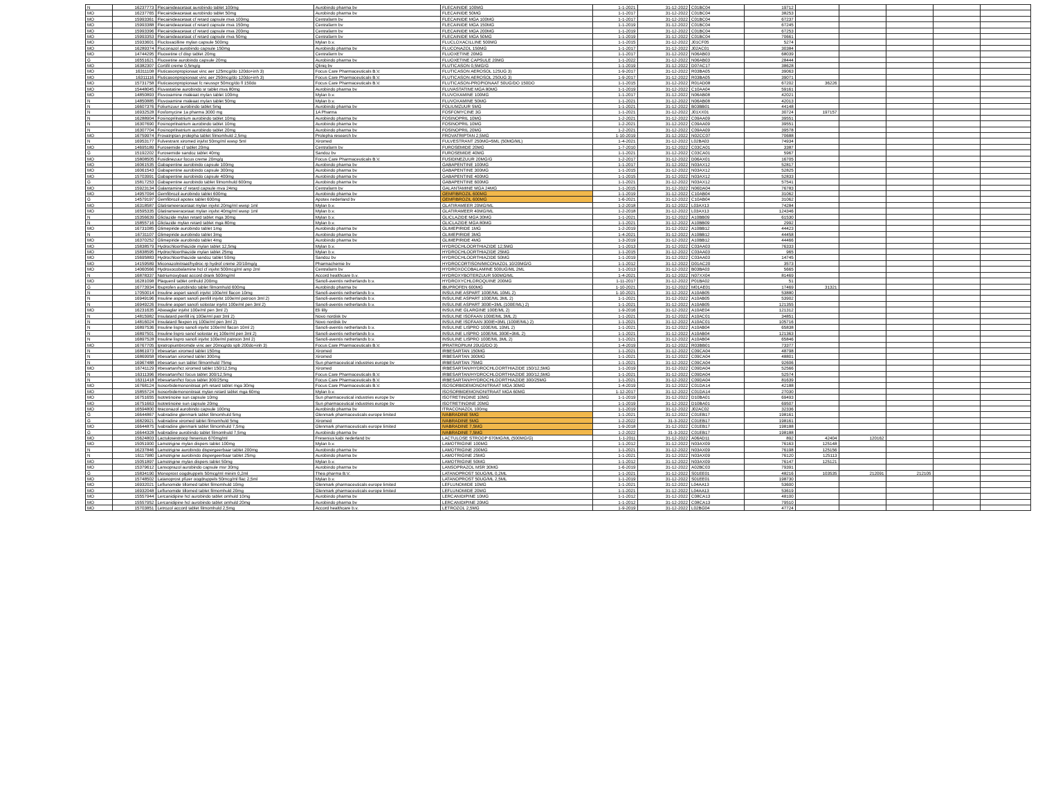| N | 16237773 | Flecainideacetaat aurobindo tablet 100mg | Aurobindo pharma bv | FLECAINIDE 100MG | 1-1-2021 | 31-12-2022 | C01BC04 | 19712 | | | | | |
| MO | 16237765 | Flecainideacetaat aurobindo tablet 50mg | Aurobindo pharma bv | FLECAINIDE 50MG | 1-1-2017 | 31-12-2022 | C01BC04 | 38253 | | | | | |
| MO | 15993361 | Flecainideacetaat cf retard capsule mva 100mg | Centrafarm bv | FLECAINIDE MGA 100MG | 1-1-2017 | 31-12-2022 | C01BC04 | 67237 | | | | | |
| MO | 15993388 | Flecainideacetaat cf retard capsule mva 150mg | Centrafarm bv | FLECAINIDE MGA 150MG | 1-1-2019 | 31-12-2022 | C01BC04 | 67245 | | | | | |
| MO | 15993396 | Flecainideacetaat cf retard capsule mva 200mg | Centrafarm bv | FLECAINIDE MGA 200MG | 1-1-2019 | 31-12-2022 | C01BC04 | 67253 | | | | | |
| MO | 15993353 | Flecainideacetaat cf retard capsule mva 50mg | Centrafarm bv | FLECAINIDE MGA 50MG | 1-1-2019 | 31-12-2022 | C01BC04 | 70661 | | | | | |
| MO | 15933601 | Flucloxacilline mylan capsule 500mg | Mylan b.v. | FLUCLOXACILLINE 500MG | 1-1-2015 | 31-12-2022 | J01CF05 | 5274 | | | | | |
| MO | 16289374 | Fluconazol aurobindo capsule 150mg | Aurobindo pharma bv | FLUCONAZOL 150MG | 1-1-2017 | 31-12-2022 | J02AC01 | 30384 | | | | | |
| MO | 14744295 | Fluoxetine cf disp tablet 20mg | Centrafarm bv | FLUOXETINE 20MG | 1-1-2017 | 31-12-2022 | N06AB03 | 68039 | | | | | |
| G | 16551621 | Fluoxetine aurobindo capsule 20mg | Aurobindo pharma bv | FLUOXETINE CAPSULE 20MG | 1-1-2022 | 31-12-2022 | N06AB03 | 28444 | | | | | |
| MO | 16382307 | Cortifil creme 0,5mg/g | Qliniq bv | FLUTICASON 0,5MG/G | 1-1-2019 | 31-12-2022 | D07AC17 | 38628 | | | | | |
| MO | 16311108 | Fluticasonpropionaat vinc aer 125mcg/do 120do+inh 3) | Focus Care Pharmaceuticals B.V. | FLUTICASON AEROSOL 125UG 3) | 1-9-2017 | 31-12-2022 | R03BA05 | 39063 | | | | | |
| MO | 16311116 | Fluticasonpropionaat vinc aer 250mcg/do 120do+inh 3) | Focus Care Pharmaceuticals B.V. | FLUTICASON AEROSOL 250UG 3) | 1-9-2017 | 31-12-2022 | R03BA05 | 39071 | | | | | |
| MO | 15731758 | Fluticasonpropionaat fc neusspr 50mcg/do fl 150do | Focus Care Pharmaceuticals B.V. | FLUTICASON-PROPIONAAT 50UG/DO 150DO | 1-1-2015 | 31-12-2022 | R01AD08 | 67202 | 36226 | | | | |
| MO | 15448045 | Fluvastatine aurobindo sr tablet mva 80mg | Aurobindo pharma bv | FLUVASTATINE MGA 80MG | 1-1-2019 | 31-12-2022 | C10AA04 | 59161 | | | | | |
| MO | 14850893 | Fluvoxamine maleaat mylan tablet 100mg | Mylan b.v. | FLUVOXAMINE 100MG | 1-1-2017 | 31-12-2022 | N06AB08 | 42021 | | | | | |
| N | 14850885 | Fluvoxamine maleaat mylan tablet 50mg | Mylan b.v. | FLUVOXAMINE 50MG | 1-1-2021 | 31-12-2022 | N06AB08 | 42013 | | | | | |
| N | 16607376 | Foliumzuur aurobindo tablet 5mg | Aurobindo pharma bv | FOLIUMZUUR 5MG | 1-1-2021 | 31-12-2022 | B03BB01 | 44148 | | | | | |
| N | 16932528 | Fosfomycine 1a pharma 3000 mg | 1A Pharma | FOSFOMYCINE 3G | 1-1-2021 | 31-12-2022 | J01XX01 | 30724 | 197157 | | | | |
| N | 16288904 | Fosinoprilnatrium aurobindo tablet 10mg | Aurobindo pharma bv | FOSINOPRIL 10MG | 1-2-2021 | 31-12-2022 | C09AA09 | 39551 | | | | | |
| N | 16307690 | Fosinoprilnatrium aurobindo tablet 10mg | Aurobindo pharma bv | FOSINOPRIL 10MG | 1-2-2021 | 31-12-2022 | C09AA09 | 39551 | | | | | |
| N | 16307704 | Fosinoprilnatrium aurobindo tablet 20mg | Aurobindo pharma bv | FOSINOPRIL 20MG | 1-2-2021 | 31-12-2022 | C09AA09 | 39578 | | | | | |
| MO | 16759974 | Frovatriptan prolepha tablet filmomhuld 2,5mg | Prolepha research bv | FROVATRIPTAN 2,5MG | 1-10-2019 | 31-12-2022 | N02CC07 | 70688 | | | | | |
| N | 16953177 | Fulvestrant xiromed injvlst 50mg/ml wwsp 5ml | Xiromed | FULVESTRANT 250MG=5ML (50MG/ML) | 1-4-2021 | 31-12-2022 | L02BA03 | 74934 | | | | | |
| MO | 14695189 | Furosemide cf tablet 20mg | Centrafarm bv | FUROSEMIDE 20MG | 1-7-2010 | 31-12-2022 | C03CA01 | 3387 | | | | | |
| G | 15192202 | Furosemide sandoz tablet 40mg | Sandoz bv | FUROSEMIDE 40MG | 1-1-2021 | 31-12-2022 | C03CA01 | 5967 | | | | | |
| MO | 15808505 | Fusidinezuur focus creme 20mg/g | Focus Care Pharmaceuticals B.V. | FUSIDINEZUUR 20MG/G | 1-2-2017 | 31-12-2022 | D06AX01 | 16705 | | | | | |
| MO | 16061535 | Gabapentine aurobindo capsule 100mg | Aurobindo pharma bv | GABAPENTINE 100MG | 1-1-2017 | 31-12-2022 | N03AX12 | 52817 | | | | | |
| MO | 16061543 | Gabapentine aurobindo capsule 300mg | Aurobindo pharma bv | GABAPENTINE 300MG | 1-1-2015 | 31-12-2022 | N03AX12 | 52825 | | | | | |
| MO | 15703991 | Gabapentine aurobindo capsule 400mg | Aurobindo pharma bv | GABAPENTINE 400MG | 1-1-2015 | 31-12-2022 | N03AX12 | 52833 | | | | | |
| G | 15817253 | Gabapentine aurobindo tablet filmomhuld 600mg | Aurobindo pharma bv | GABAPENTINE 600MG | 1-1-2021 | 31-12-2022 | N03AX12 | 57541 | | | | | |
| MO | 15923134 | Galantamine cf retard capsule mva 24mg | Centrafarm bv | GALANTAMINE MGA 24MG | 1-1-2015 | 31-12-2022 | N06DA04 | 76783 | | | | | |
| MO | 14957094 | Gemfibrozil aurobindo tablet 600mg | Aurobindo pharma bv | GEMFIBROZIL 600MG | 1-1-2019 | 31-12-2022 | C10AB04 | 31062 | | | | | |
| G | 14579197 | Gemfibrozil apotex tablet 600mg | Apotex nederland bv | GEMFIBROZIL 600MG | 1-6-2021 | 31-12-2022 | C10AB04 | 31062 | | | | | |
| MO | 16318587 | Glatirameeracetaat mylan injvlst 20mg/ml wwsp 1ml | Mylan b.v. | GLATIRAMEER 20MG/ML | 1-2-2018 | 31-12-2022 | L03AX13 | 74284 | | | | | |
| MO | 16595335 | Glatirameeracetaat mylan injvlst 40mg/ml wwsp 1ml | Mylan b.v. | GLATIRAMEER 40MG/ML | 1-2-2018 | 31-12-2022 | L03AX13 | 124346 | | | | | |
| N | 15356639 | Gliclazide mylan retard tablet mga 30mg | Mylan b.v. | GLICLAZIDE MGA 30MG | 1-1-2021 | 31-12-2022 | A10BB09 | 61530 | | | | | |
| N | 15855716 | Gliclazide mylan retard tablet mga 80mg | Mylan b.v. | GLICLAZIDE MGA 80MG | 1-1-2021 | 31-12-2022 | A10BB09 | 2992 | | | | | |
| MO | 16731085 | Glimepiride aurobindo tablet 1mg | Aurobindo pharma bv | GLIMEPIRIDE 1MG | 1-2-2019 | 31-12-2022 | A10BB12 | 44423 | | | | | |
| N | 16731107 | Glimepiride aurobindo tablet 3mg | Aurobindo pharma bv | GLIMEPIRIDE 3MG | 1-4-2021 | 31-12-2022 | A10BB12 | 44458 | | | | | |
| MO | 16370252 | Glimepiride aurobindo tablet 4mg | Aurobindo pharma bv | GLIMEPIRIDE 4MG | 1-3-2019 | 31-12-2022 | A10BB12 | 44466 | | | | | |
| MO | 15838579 | Hydrochloorthiazide mylan tablet 12,5mg | Mylan b.v. | HYDROCHLOORTHIAZIDE 12,5MG | 1-1-2013 | 31-12-2022 | C03AA03 | 76333 | | | | | |
| MO | 15838595 | Hydrochloorthiazide mylan tablet 25mg | Mylan b.v. | HYDROCHLOORTHIAZIDE 25MG | 1-1-2015 | 31-12-2022 | C03AA03 | 965 | | | | | |
| MO | 15695883 | Hydrochloorthiazide sandoz tablet 50mg | Sandoz bv | HYDROCHLOORTHIAZIDE 50MG | 1-1-2019 | 31-12-2022 | C03AA03 | 14745 | | | | | |
| MO | 14159589 | Miconazolnitraat/hydroc rp hydrof creme 20/10mg/g | Pharmachemie bv | HYDROCORTISON/MICONAZOL 10/20MG/G | 1-1-2012 | 31-12-2022 | D01AC20 | 3573 | | | | | |
| MO | 14060566 | Hydroxocobalamine hcl cf injvlst 500mcg/ml amp 2ml | Centrafarm bv | HYDROXOCOBALAMINE 500UG/ML 2ML | 1-1-2013 | 31-12-2022 | B03BA03 | 5665 | | | | | |
| N | 16878337 | Natriumoxybaat accord drank 500mg/ml | Accord healthcare b.v. | HYDROXYBOTERZUUR 500MG/ML | 1-4-2021 | 31-12-2022 | N07XX04 | 81469 | | | | | |
| MO | 16281098 | Plaquenil tablet omhuld 200mg | Sanofi-aventis netherlands b.v. | HYDROXYCHLOROQUINE 200MG | 1-11-2017 | 31-12-2022 | P01BA02 | 51 | | | | | |
| G | 16773934 | Ibuprofen aurobindo tablet filmomhuld 600mg | Aurobindo pharma bv | IBUPROFEN 600MG | 1-10-2021 | 31-12-2022 | M01AE01 | 17469 | 31321 | | | | |
| N | 17050014 | Insuline aspart sanofi injvlst 100e/ml flacon 10mg | Sanofi-aventis netherlands b.v. | INSULINE ASPART 100E/ML 10ML 2) | 1-10-2021 | 31-12-2022 | A10AB05 | 53880 | | | | | |
| N | 16949196 | Insuline aspart sanofi penfill injvlst 100e/ml patroon 3ml 2) | Sanofi-aventis netherlands b.v. | INSULINE ASPART 100E/ML 3ML 2) | 1-1-2021 | 31-12-2022 | A10AB05 | 53902 | | | | | |
| N | 16949226 | Insuline aspart sanofi solostar injvlst 100e/ml pen 3ml 2) | Sanofi-aventis netherlands b.v. | INSULINE ASPART 300E=3ML (100E/ML) 2) | 1-1-2021 | 31-12-2022 | A10AB05 | 121355 | | | | | |
| MO | 16231635 | Abasaglar injvlst 100e/ml pen 3ml 2) | Eli lilly | INSULINE GLARGINE 100E/ML 2) | 1-9-2016 | 31-12-2022 | A10AE04 | 121312 | | | | | |
| N | 14815982 | Insulatard penfill inj 100ie/ml patr 3ml 2) | Novo nordisk bv | INSULINE ISOFAAN 100IE/ML 3ML 2) | 1-1-2021 | 31-12-2022 | A10AC01 | 34851 | | | | | |
| N | 14816024 | Insulatard flexpen inj 100ie/ml pen 3ml 2) | Novo nordisk bv | INSULINE ISOFAAN 300IE=3ML (100IE/ML) 2) | 1-1-2021 | 31-12-2022 | A10AC01 | 105716 | | | | | |
| N | 16897536 | Insuline lispro sanofi injvlst 100e/ml flacon 10ml 2) | Sanofi-aventis netherlands b.v. | INSULINE LISPRO 100E/ML 10ML 2) | 1-1-2021 | 31-12-2022 | A10AB04 | 65838 | | | | | |
| N | 16897501 | Insuline lispro sanof solostar inj 100e/ml pen 3ml 2) | Sanofi-aventis netherlands b.v. | INSULINE LISPRO 100E/ML 300E=3ML 2) | 1-1-2021 | 31-12-2022 | A10AB04 | 121363 | | | | | |
| N | 16897528 | Insuline lispro sanofi injvlst 100e/ml patroon 3ml 2) | Sanofi-aventis netherlands b.v. | INSULINE LISPRO 100E/ML 3ML 2) | 1-1-2021 | 31-12-2022 | A10AB04 | 65846 | | | | | |
| MO | 16767705 | Ipratropiumbromide vinc aer 20mcg/do spb 200do+inh 3) | Focus Care Pharmaceuticals B.V. | IPRATROPIUM 20UG/DO 3) | 1-4-2019 | 31-12-2022 | R03BB01 | 73377 | | | | | |
| N | 16861973 | Irbesartan xiromed tablet 150mg | Xiromed | IRBESARTAN 150MG | 1-1-2021 | 31-12-2022 | C09CA04 | 48798 | | | | | |
| N | 16869958 | Irbesartan xiromed tablet 300mg | Xiromed | IRBESARTAN 300MG | 1-1-2021 | 31-12-2022 | C09CA04 | 48801 | | | | | |
| N | 16967488 | Irbesartan sun tablet filmomhuld 75mg | Sun pharmaceutical industries europe bv | IRBESARTAN 75MG | 1-1-2021 | 31-12-2022 | C09CA04 | 92606 | | | | | |
| MO | 16741129 | Irbesartan/hct xiromed tablet 150/12,5mg | Xiromed | IRBESARTAN/HYDROCHLOORTHIAZIDE 150/12,5MG | 1-1-2019 | 31-12-2022 | C09DA04 | 52566 | | | | | |
| N | 16311396 | Irbesartan/hct focus tablet 300/12,5mg | Focus Care Pharmaceuticals B.V. | IRBESARTAN/HYDROCHLOORTHIAZIDE 300/12,5MG | 1-1-2021 | 31-12-2022 | C09DA04 | 52574 | | | | | |
| N | 16311418 | Irbesartan/hct focus tablet 300/25mg | Focus Care Pharmaceuticals B.V. | IRBESARTAN/HYDROCHLOORTHIAZIDE 300/25MG | 1-1-2021 | 31-12-2022 | C09DA04 | 81639 | | | | | |
| MO | 16768124 | Isosorbidemononitraat prh retard tablet mga 30mg | Focus Care Pharmaceuticals B.V. | ISOSORBIDEMONONITRAAT MGA 30MG | 1-4-2019 | 31-12-2022 | C01DA14 | 42188 | | | | | |
| MO | 15855724 | Isosorbidemononitraat mylan retard tablet mga 60mg | Mylan b.v. | ISOSORBIDEMONONITRAAT MGA 60MG | 1-12-2017 | 31-12-2022 | C01DA14 | 27030 | | | | | |
| MO | 16751655 | Isotretinoine sun capsule 10mg | Sun pharmaceutical industries europe bv | ISOTRETINOINE 10MG | 1-1-2019 | 31-12-2022 | D10BA01 | 69493 | | | | | |
| MO | 16751663 | Isotretinoine sun capsule 20mg | Sun pharmaceutical industries europe bv | ISOTRETINOINE 20MG | 1-1-2019 | 31-12-2022 | D10BA01 | 69507 | | | | | |
| MO | 16594800 | Itraconazol aurobindo capsule 100mg | Aurobindo pharma bv | ITRACONAZOL 100mg | 1-1-2019 | 31-12-2022 | J02AC02 | 32336 | | | | | |
| G | 16644867 | Ivabradine glenmark tablet filmomhuld 5mg | Glenmark pharmaceuticals europe limited | IVABRADINE 5MG | 1-1-2021 | 31-12-2022 | C01EB17 | 198161 | | | | | |
| G | 16829921 | Ivabradine xiromed tablet filmomhuld 5mg | Xiromed | IVABRADINE 5MG | 1-2-2022 | 31-3-2022 | C01EB17 | 198161 | | | | | |
| MO | 16644875 | Ivabradine glenmark tablet filmomhuld 7,5mg | Glenmark pharmaceuticals europe limited | IVABRADINE 7,5MG | 1-9-2018 | 31-12-2022 | C01EB17 | 198188 | | | | | |
| G | 16644328 | Ivabradine aurobindo tablet filmomhuld 7,5mg | Aurobindo pharma bv | IVABRADINE 7,5MG | 1-2-2022 | 31-3-2022 | C01EB17 | 198188 | | | | | |
| MO | 15624803 | Lactulosestroop fresenius 670mg/ml | Fresenius kabi nederland bv | LACTULOSE STROOP 670MG/ML (500MG/G) | 1-1-2011 | 31-12-2022 | A06AD11 | 892 | 42404 | 120162 | | | |
| MO | 15051900 | Lamotrigine mylan dispers tablet 100mg | Mylan b.v. | LAMOTRIGINE 100MG | 1-1-2012 | 31-12-2022 | N03AX09 | 76163 | 125148 | | | | |
| N | 16237846 | Lamotrigine aurobindo dispergeerbaar tablet 200mg | Aurobindo pharma bv | LAMOTRIGINE 200MG | 1-1-2021 | 31-12-2022 | N03AX09 | 76198 | 125156 | | | | |
| N | 16117980 | Lamotrigine aurobindo dispergeerbaar tablet 25mg | Aurobindo pharma bv | LAMOTRIGINE 25MG | 1-1-2021 | 31-12-2022 | N03AX09 | 76120 | 125113 | | | | |
| MO | 15051897 | Lamotrigine mylan dispers tablet 50mg | Mylan b.v. | LAMOTRIGINE 50MG | 1-1-2012 | 31-12-2022 | N03AX09 | 76147 | 125121 | | | | |
| MO | 15379612 | Lansoprazol aurobindo capsule msr 30mg | Aurobindo pharma bv | LANSOPRAZOL MSR 30MG | 1-6-2019 | 31-12-2022 | A02BC03 | 79391 | | | | | |
| G | 15834190 | Monoprost oogdruppels 50mcg/ml minim 0,2ml | Thea pharma B.V. | LATANOPROST 50UG/ML 0,2ML | 1-1-2021 | 31-12-2022 | S01EE01 | 48216 | 103535 | 212091 | 212105 | | |
| MO | 15748502 | Latanoprost pfizer oogdruppels 50mcg/ml flac 2,5ml | Mylan b.v. | LATANOPROST 50UG/ML 2,5ML | 1-1-2019 | 31-12-2022 | S01EE01 | 198730 | | | | | |
| MO | 16932021 | Leflunomide tillomed tablet filmomhuld 10mg | Glenmark pharmaceuticals europe limited | LEFLUNOMIDE 10MG | 1-1-2021 | 31-12-2022 | L04AA13 | 53600 | | | | | |
| MO | 16932048 | Leflunomide tillomed tablet filmomhuld 20mg | Glenmark pharmaceuticals europe limited | LEFLUNOMIDE 20MG | 1-1-2021 | 31-12-2022 | L04AA13 | 53619 | | | | | |
| MO | 15557944 | Lercanidipine hcl aurobindo tablet omhuld 10mg | Aurobindo pharma bv | LERCANIDIPINE 10MG | 1-1-2012 | 31-12-2022 | C08CA13 | 48100 | | | | | |
| MO | 15557952 | Lercanidipine hcl aurobindo tablet omhuld 20mg | Aurobindo pharma bv | LERCANIDIPINE 20MG | 1-1-2012 | 31-12-2022 | C08CA13 | 79510 | | | | | |
| MO | 15703851 | Letrozol accord tablet filmomhuld 2,5mg | Accord healthcare b.v. | LETROZOL 2,5MG | 1-9-2019 | 31-12-2022 | L02BG04 | 47724 | | | | | |